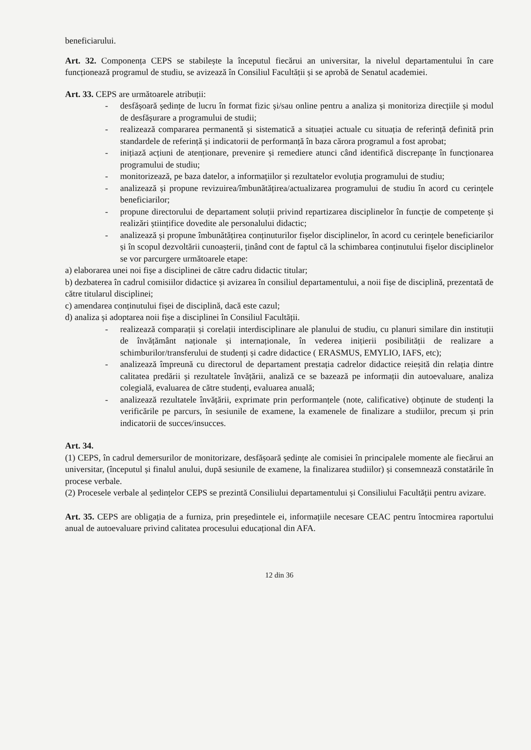beneficiarului.
Art. 32. Componența CEPS se stabilește la începutul fiecărui an universitar, la nivelul departamentului în care funcționează programul de studiu, se avizează în Consiliul Facultății și se aprobă de Senatul academiei.
Art. 33. CEPS are următoarele atribuții:
- desfășoară ședințe de lucru în format fizic și/sau online pentru a analiza și monitoriza direcțiile și modul de desfășurare a programului de studii;
- realizează compararea permanentă și sistematică a situației actuale cu situația de referință definită prin standardele de referință și indicatorii de performanță în baza cărora programul a fost aprobat;
- inițiază acțiuni de atenționare, prevenire și remediere atunci când identifică discrepanțe în funcționarea programului de studiu;
- monitorizează, pe baza datelor, a informațiilor și rezultatelor evoluția programului de studiu;
- analizează și propune revizuirea/îmbunătățirea/actualizarea programului de studiu în acord cu cerințele beneficiarilor;
- propune directorului de departament soluții privind repartizarea disciplinelor în funcție de competențe și realizări științifice dovedite ale personalului didactic;
- analizează și propune îmbunătățirea conținuturilor fișelor disciplinelor, în acord cu cerințele beneficiarilor și în scopul dezvoltării cunoașterii, ținând cont de faptul că la schimbarea conținutului fișelor disciplinelor se vor parcurgere următoarele etape:
a) elaborarea unei noi fișe a disciplinei de către cadru didactic titular;
b) dezbaterea în cadrul comisiilor didactice și avizarea în consiliul departamentului, a noii fișe de disciplină, prezentată de către titularul disciplinei;
c) amendarea conținutului fișei de disciplină, dacă este cazul;
d) analiza și adoptarea noii fișe a disciplinei în Consiliul Facultății.
- realizează comparații și corelații interdisciplinare ale planului de studiu, cu planuri similare din instituții de învățământ naționale și internaționale, în vederea inițierii posibilității de realizare a schimburilor/transferului de studenți și cadre didactice ( ERASMUS, EMYLIO, IAFS, etc);
- analizează împreună cu directorul de departament prestația cadrelor didactice reieșită din relația dintre calitatea predării și rezultatele învățării, analiză ce se bazează pe informații din autoevaluare, analiza colegială, evaluarea de către studenți, evaluarea anuală;
- analizează rezultatele învățării, exprimate prin performanțele (note, calificative) obținute de studenți la verificările pe parcurs, în sesiunile de examene, la examenele de finalizare a studiilor, precum și prin indicatorii de succes/insucces.
Art. 34.
(1) CEPS, în cadrul demersurilor de monitorizare, desfășoară ședințe ale comisiei în principalele momente ale fiecărui an universitar, (începutul și finalul anului, după sesiunile de examene, la finalizarea studiilor) și consemnează constatările în procese verbale.
(2) Procesele verbale al ședințelor CEPS se prezintă Consiliului departamentului și Consiliului Facultății pentru avizare.
Art. 35. CEPS are obligația de a furniza, prin președintele ei, informațiile necesare CEAC pentru întocmirea raportului anual de autoevaluare privind calitatea procesului educațional din AFA.
12 din 36